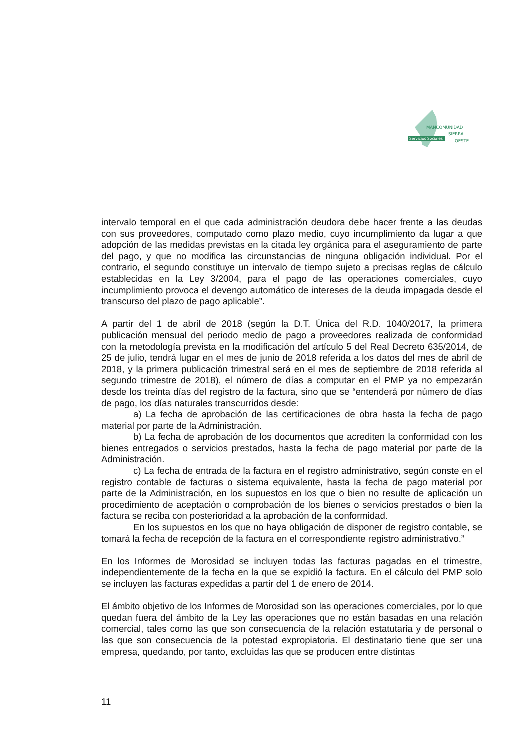Servicios Sociales
MANCOMUNIDAD
SIERRA
OESTE
intervalo temporal en el que cada administración deudora debe hacer frente a las deudas con sus proveedores, computado como plazo medio, cuyo incumplimiento da lugar a que adopción de las medidas previstas en la citada ley orgánica para el aseguramiento de parte del pago, y que no modifica las circunstancias de ninguna obligación individual. Por el contrario, el segundo constituye un intervalo de tiempo sujeto a precisas reglas de cálculo establecidas en la Ley 3/2004, para el pago de las operaciones comerciales, cuyo incumplimiento provoca el devengo automático de intereses de la deuda impagada desde el transcurso del plazo de pago aplicable”.
A partir del 1 de abril de 2018 (según la D.T. Única del R.D. 1040/2017, la primera publicación mensual del periodo medio de pago a proveedores realizada de conformidad con la metodología prevista en la modificación del artículo 5 del Real Decreto 635/2014, de 25 de julio, tendrá lugar en el mes de junio de 2018 referida a los datos del mes de abril de 2018, y la primera publicación trimestral será en el mes de septiembre de 2018 referida al segundo trimestre de 2018), el número de días a computar en el PMP ya no empezarán desde los treinta días del registro de la factura, sino que se “entenderá por número de días de pago, los días naturales transcurridos desde:
a) La fecha de aprobación de las certificaciones de obra hasta la fecha de pago material por parte de la Administración.
b) La fecha de aprobación de los documentos que acrediten la conformidad con los bienes entregados o servicios prestados, hasta la fecha de pago material por parte de la Administración.
c) La fecha de entrada de la factura en el registro administrativo, según conste en el registro contable de facturas o sistema equivalente, hasta la fecha de pago material por parte de la Administración, en los supuestos en los que o bien no resulte de aplicación un procedimiento de aceptación o comprobación de los bienes o servicios prestados o bien la factura se reciba con posterioridad a la aprobación de la conformidad.
En los supuestos en los que no haya obligación de disponer de registro contable, se tomará la fecha de recepción de la factura en el correspondiente registro administrativo.”
En los Informes de Morosidad se incluyen todas las facturas pagadas en el trimestre, independientemente de la fecha en la que se expidió la factura. En el cálculo del PMP solo se incluyen las facturas expedidas a partir del 1 de enero de 2014.
El ámbito objetivo de los Informes de Morosidad son las operaciones comerciales, por lo que quedan fuera del ámbito de la Ley las operaciones que no están basadas en una relación comercial, tales como las que son consecuencia de la relación estatutaria y de personal o las que son consecuencia de la potestad expropiatoria. El destinatario tiene que ser una empresa, quedando, por tanto, excluidas las que se producen entre distintas
11